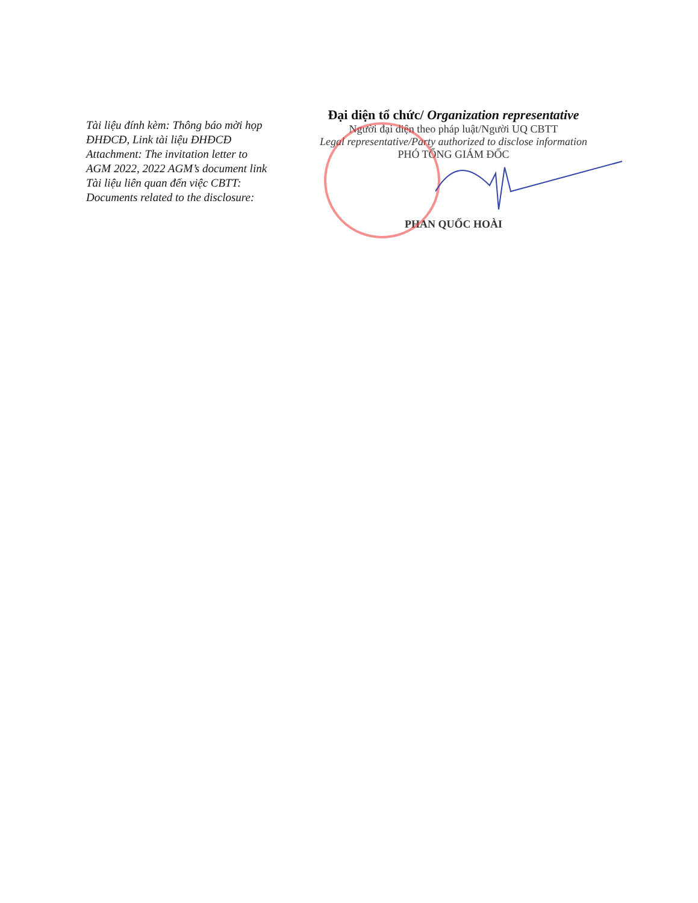Tài liệu đính kèm: Thông báo mời họp ĐHĐCĐ, Link tài liệu ĐHĐCĐ
Attachment: The invitation letter to AGM 2022, 2022 AGM’s document link
Tài liệu liên quan đến việc CBTT: Documents related to the disclosure:
Đại diện tổ chức/ Organization representative
Người đại diện theo pháp luật/Người UQ CBTT
Legal representative/Party authorized to disclose information
PHÓ TỔNG GIÁM ĐỐC
PHAN QUỐC HOÀI